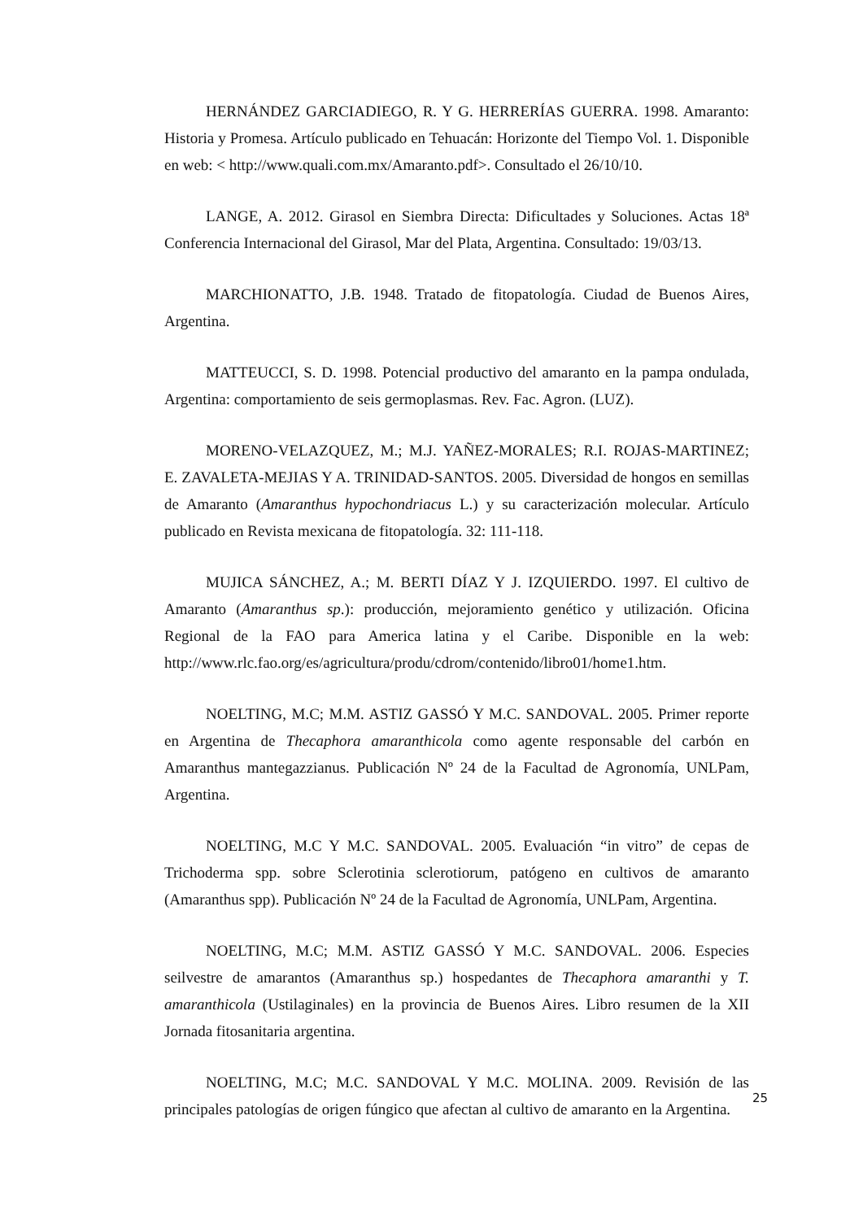HERNÁNDEZ GARCIADIEGO, R. Y G. HERRERÍAS GUERRA. 1998. Amaranto: Historia y Promesa. Artículo publicado en Tehuacán: Horizonte del Tiempo Vol. 1. Disponible en web: < http://www.quali.com.mx/Amaranto.pdf>. Consultado el 26/10/10.
LANGE, A. 2012. Girasol en Siembra Directa: Dificultades y Soluciones. Actas 18ª Conferencia Internacional del Girasol, Mar del Plata, Argentina. Consultado: 19/03/13.
MARCHIONATTO, J.B. 1948. Tratado de fitopatología. Ciudad de Buenos Aires, Argentina.
MATTEUCCI, S. D. 1998. Potencial productivo del amaranto en la pampa ondulada, Argentina: comportamiento de seis germoplasmas. Rev. Fac. Agron. (LUZ).
MORENO-VELAZQUEZ, M.; M.J. YAÑEZ-MORALES; R.I. ROJAS-MARTINEZ; E. ZAVALETA-MEJIAS Y A. TRINIDAD-SANTOS. 2005. Diversidad de hongos en semillas de Amaranto (Amaranthus hypochondriacus L.) y su caracterización molecular. Artículo publicado en Revista mexicana de fitopatología. 32: 111-118.
MUJICA SÁNCHEZ, A.; M. BERTI DÍAZ Y J. IZQUIERDO. 1997. El cultivo de Amaranto (Amaranthus sp.): producción, mejoramiento genético y utilización. Oficina Regional de la FAO para America latina y el Caribe. Disponible en la web: http://www.rlc.fao.org/es/agricultura/produ/cdrom/contenido/libro01/home1.htm.
NOELTING, M.C; M.M. ASTIZ GASSÓ Y M.C. SANDOVAL. 2005. Primer reporte en Argentina de Thecaphora amaranthicola como agente responsable del carbón en Amaranthus mantegazzianus. Publicación Nº 24 de la Facultad de Agronomía, UNLPam, Argentina.
NOELTING, M.C Y M.C. SANDOVAL. 2005. Evaluación “in vitro” de cepas de Trichoderma spp. sobre Sclerotinia sclerotiorum, patógeno en cultivos de amaranto (Amaranthus spp). Publicación Nº 24 de la Facultad de Agronomía, UNLPam, Argentina.
NOELTING, M.C; M.M. ASTIZ GASSÓ Y M.C. SANDOVAL. 2006. Especies seilvestre de amarantos (Amaranthus sp.) hospedantes de Thecaphora amaranthi y T. amaranthicola (Ustilaginales) en la provincia de Buenos Aires. Libro resumen de la XII Jornada fitosanitaria argentina.
NOELTING, M.C; M.C. SANDOVAL Y M.C. MOLINA. 2009. Revisión de las principales patologías de origen fúngico que afectan al cultivo de amaranto en la Argentina.
25